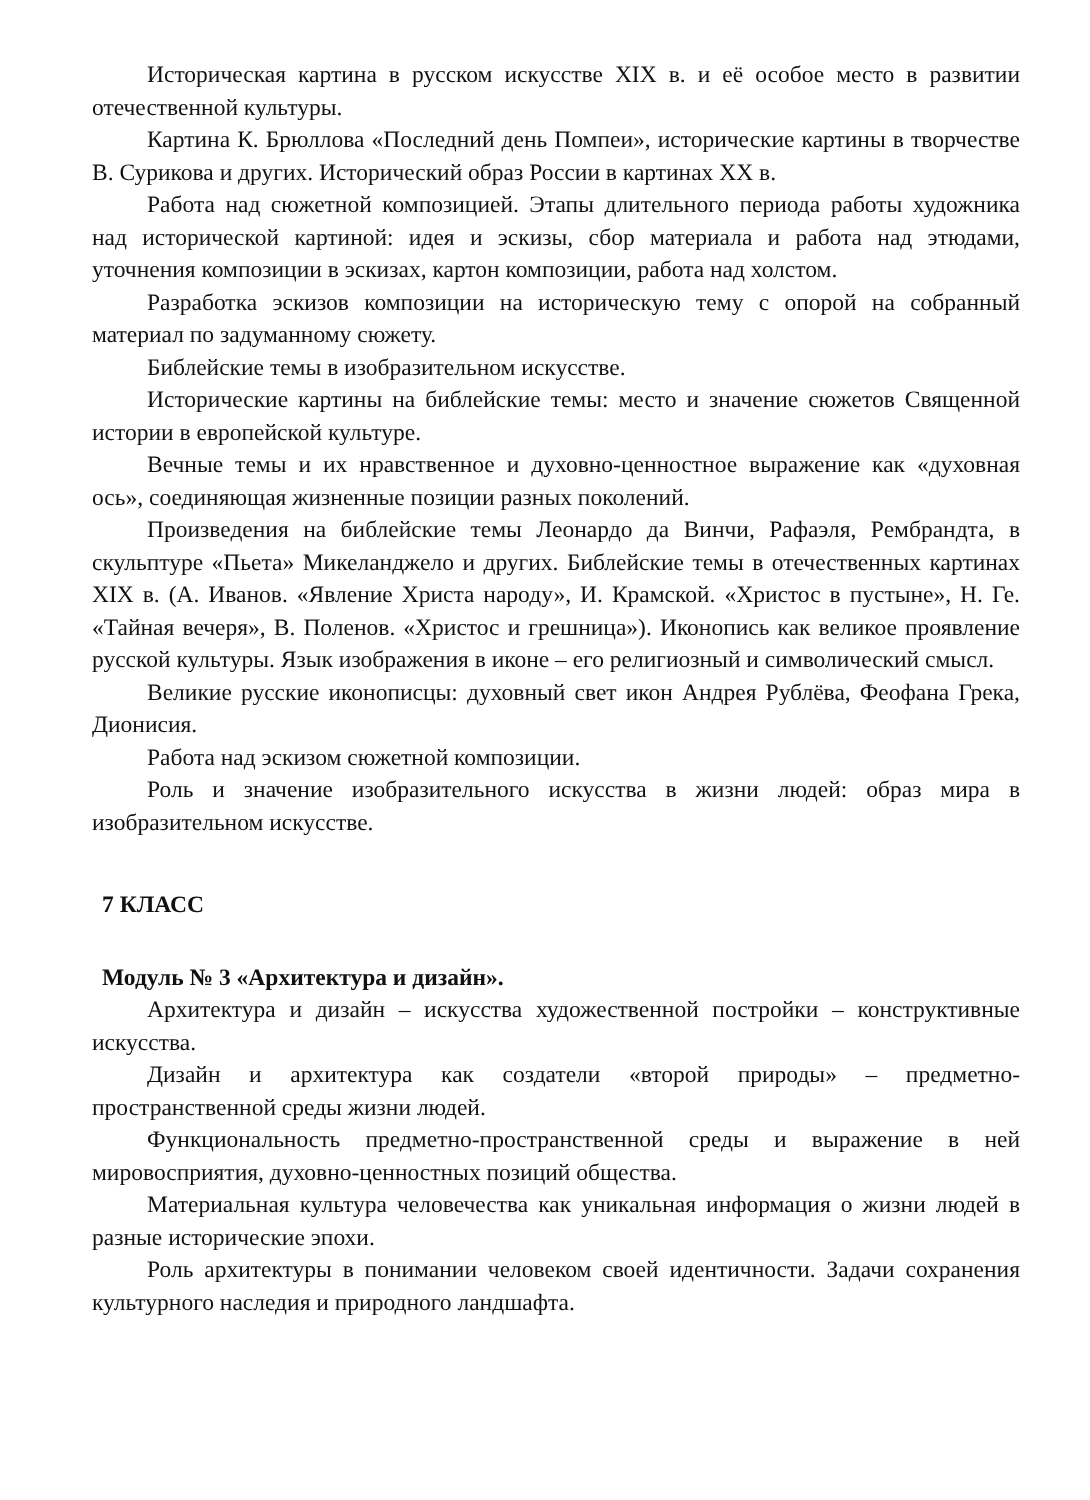Историческая картина в русском искусстве XIX в. и её особое место в развитии отечественной культуры.
Картина К. Брюллова «Последний день Помпеи», исторические картины в творчестве В. Сурикова и других. Исторический образ России в картинах XX в.
Работа над сюжетной композицией. Этапы длительного периода работы художника над исторической картиной: идея и эскизы, сбор материала и работа над этюдами, уточнения композиции в эскизах, картон композиции, работа над холстом.
Разработка эскизов композиции на историческую тему с опорой на собранный материал по задуманному сюжету.
Библейские темы в изобразительном искусстве.
Исторические картины на библейские темы: место и значение сюжетов Священной истории в европейской культуре.
Вечные темы и их нравственное и духовно-ценностное выражение как «духовная ось», соединяющая жизненные позиции разных поколений.
Произведения на библейские темы Леонардо да Винчи, Рафаэля, Рембрандта, в скульптуре «Пьета» Микеланджело и других. Библейские темы в отечественных картинах XIX в. (А. Иванов. «Явление Христа народу», И. Крамской. «Христос в пустыне», Н. Ге. «Тайная вечеря», В. Поленов. «Христос и грешница»). Иконопись как великое проявление русской культуры. Язык изображения в иконе – его религиозный и символический смысл.
Великие русские иконописцы: духовный свет икон Андрея Рублёва, Феофана Грека, Дионисия.
Работа над эскизом сюжетной композиции.
Роль и значение изобразительного искусства в жизни людей: образ мира в изобразительном искусстве.
7 КЛАСС
Модуль № 3 «Архитектура и дизайн».
Архитектура и дизайн – искусства художественной постройки – конструктивные искусства.
Дизайн и архитектура как создатели «второй природы» – предметно-пространственной среды жизни людей.
Функциональность предметно-пространственной среды и выражение в ней мировосприятия, духовно-ценностных позиций общества.
Материальная культура человечества как уникальная информация о жизни людей в разные исторические эпохи.
Роль архитектуры в понимании человеком своей идентичности. Задачи сохранения культурного наследия и природного ландшафта.